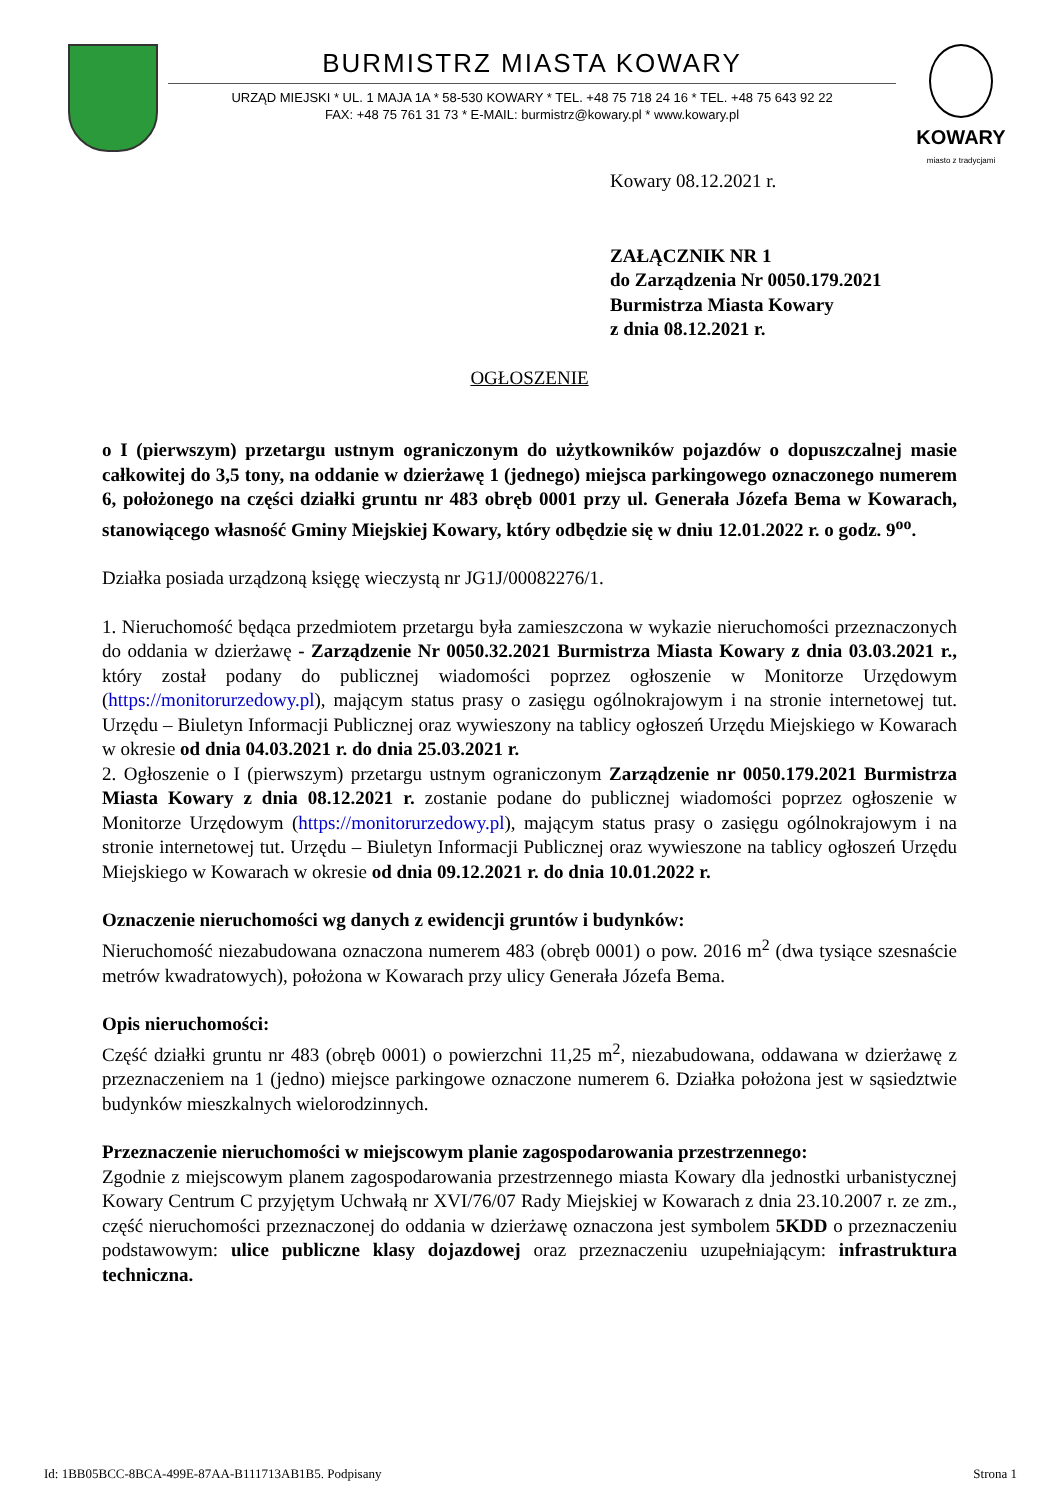BURMISTRZ MIASTA KOWARY
URZĄD MIEJSKI * UL. 1 MAJA 1A * 58-530 KOWARY * TEL. +48 75 718 24 16 * TEL. +48 75 643 92 22
FAX: +48 75 761 31 73 * E-MAIL: burmistrz@kowary.pl * www.kowary.pl
KOWARY
miasto z tradycjami
Kowary 08.12.2021 r.
ZAŁĄCZNIK NR 1
do Zarządzenia Nr 0050.179.2021
Burmistrza Miasta Kowary
z dnia 08.12.2021 r.
OGŁOSZENIE
o I (pierwszym) przetargu ustnym ograniczonym do użytkowników pojazdów o dopuszczalnej masie całkowitej do 3,5 tony, na oddanie w dzierżawę 1 (jednego) miejsca parkingowego oznaczonego numerem 6, położonego na części działki gruntu nr 483 obręb 0001 przy ul. Generała Józefa Bema w Kowarach, stanowiącego własność Gminy Miejskiej Kowary, który odbędzie się w dniu 12.01.2022 r. o godz. 9<sup>oo</sup>.
Działka posiada urządzoną księgę wieczystą nr JG1J/00082276/1.
1. Nieruchomość będąca przedmiotem przetargu była zamieszczona w wykazie nieruchomości przeznaczonych do oddania w dzierżawę - Zarządzenie Nr 0050.32.2021 Burmistrza Miasta Kowary z dnia 03.03.2021 r., który został podany do publicznej wiadomości poprzez ogłoszenie w Monitorze Urzędowym (https://monitorurzedowy.pl), mającym status prasy o zasięgu ogólnokrajowym i na stronie internetowej tut. Urzędu – Biuletyn Informacji Publicznej oraz wywieszony na tablicy ogłoszeń Urzędu Miejskiego w Kowarach w okresie od dnia 04.03.2021 r. do dnia 25.03.2021 r.
2. Ogłoszenie o I (pierwszym) przetargu ustnym ograniczonym Zarządzenie nr 0050.179.2021 Burmistrza Miasta Kowary z dnia 08.12.2021 r. zostanie podane do publicznej wiadomości poprzez ogłoszenie w Monitorze Urzędowym (https://monitorurzedowy.pl), mającym status prasy o zasięgu ogólnokrajowym i na stronie internetowej tut. Urzędu – Biuletyn Informacji Publicznej oraz wywieszone na tablicy ogłoszeń Urzędu Miejskiego w Kowarach w okresie od dnia 09.12.2021 r. do dnia 10.01.2022 r.
Oznaczenie nieruchomości wg danych z ewidencji gruntów i budynków:
Nieruchomość niezabudowana oznaczona numerem 483 (obręb 0001) o pow. 2016 m<sup>2</sup> (dwa tysiące szesnaście metrów kwadratowych), położona w Kowarach przy ulicy Generała Józefa Bema.
Opis nieruchomości:
Część działki gruntu nr 483 (obręb 0001) o powierzchni 11,25 m<sup>2</sup>, niezabudowana, oddawana w dzierżawę z przeznaczeniem na 1 (jedno) miejsce parkingowe oznaczone numerem 6. Działka położona jest w sąsiedztwie budynków mieszkalnych wielorodzinnych.
Przeznaczenie nieruchomości w miejscowym planie zagospodarowania przestrzennego:
Zgodnie z miejscowym planem zagospodarowania przestrzennego miasta Kowary dla jednostki urbanistycznej Kowary Centrum C przyjętym Uchwałą nr XVI/76/07 Rady Miejskiej w Kowarach z dnia 23.10.2007 r. ze zm., część nieruchomości przeznaczonej do oddania w dzierżawę oznaczona jest symbolem 5KDD o przeznaczeniu podstawowym: ulice publiczne klasy dojazdowej oraz przeznaczeniu uzupełniającym: infrastruktura techniczna.
Id: 1BB05BCC-8BCA-499E-87AA-B111713AB1B5. Podpisany Strona 1